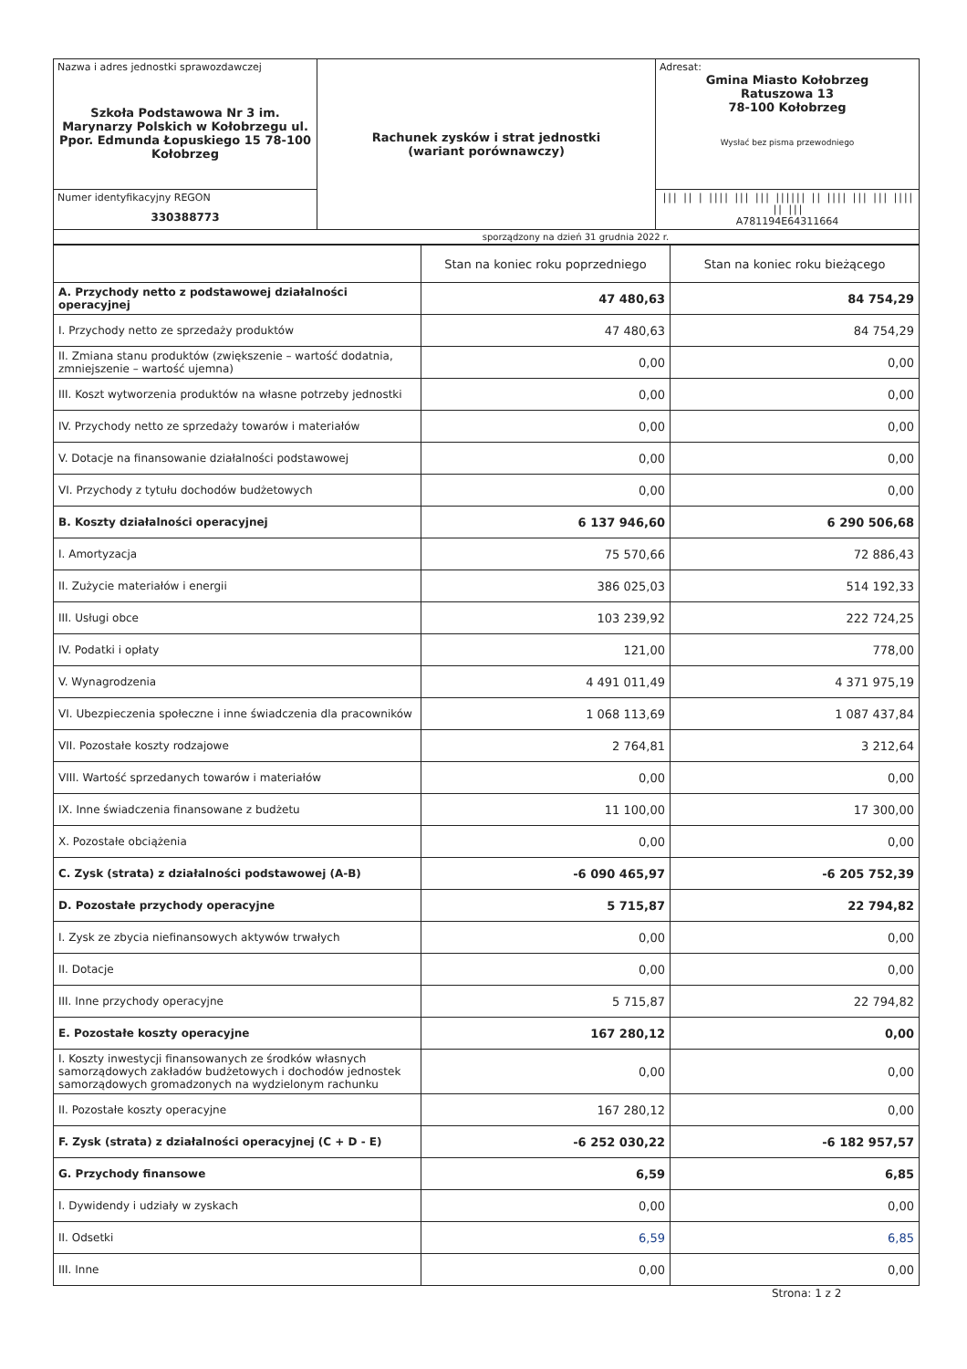| Nazwa i adres jednostki sprawozdawczej Szkoła Podstawowa Nr 3 im. Marynarzy Polskich w Kołobrzegu ul. Ppor. Edmunda Łopuskiego 15 78-100 Kołobrzeg | Rachunek zysków i strat jednostki (wariant porównawczy) | Adresat: Gmina Miasto Kołobrzeg Ratuszowa 13 78-100 Kołobrzeg Wysłać bez pisma przewodniego |
| Numer identyfikacyjny REGON 330388773 | | /// // / //// /// /// ////// // //// /// /// //// // /// A781194E64311664 |
| sporządzony na dzień 31 grudnia 2022 r. | | |
| | Stan na koniec roku poprzedniego | Stan na koniec roku bieżącego |
| --- | --- | --- |
| A. Przychody netto z podstawowej działalności operacyjnej | 47 480,63 | 84 754,29 |
| I. Przychody netto ze sprzedaży produktów | 47 480,63 | 84 754,29 |
| II. Zmiana stanu produktów (zwiększenie – wartość dodatnia, zmniejszenie – wartość ujemna) | 0,00 | 0,00 |
| III. Koszt wytworzenia produktów na własne potrzeby jednostki | 0,00 | 0,00 |
| IV. Przychody netto ze sprzedaży towarów i materiałów | 0,00 | 0,00 |
| V. Dotacje na finansowanie działalności podstawowej | 0,00 | 0,00 |
| VI. Przychody z tytułu dochodów budżetowych | 0,00 | 0,00 |
| B. Koszty działalności operacyjnej | 6 137 946,60 | 6 290 506,68 |
| I. Amortyzacja | 75 570,66 | 72 886,43 |
| II. Zużycie materiałów i energii | 386 025,03 | 514 192,33 |
| III. Usługi obce | 103 239,92 | 222 724,25 |
| IV. Podatki i opłaty | 121,00 | 778,00 |
| V. Wynagrodzenia | 4 491 011,49 | 4 371 975,19 |
| VI. Ubezpieczenia społeczne i inne świadczenia dla pracowników | 1 068 113,69 | 1 087 437,84 |
| VII. Pozostałe koszty rodzajowe | 2 764,81 | 3 212,64 |
| VIII. Wartość sprzedanych towarów i materiałów | 0,00 | 0,00 |
| IX. Inne świadczenia finansowane z budżetu | 11 100,00 | 17 300,00 |
| X. Pozostałe obciążenia | 0,00 | 0,00 |
| C. Zysk (strata) z działalności podstawowej (A-B) | -6 090 465,97 | -6 205 752,39 |
| D. Pozostałe przychody operacyjne | 5 715,87 | 22 794,82 |
| I. Zysk ze zbycia niefinansowych aktywów trwałych | 0,00 | 0,00 |
| II. Dotacje | 0,00 | 0,00 |
| III. Inne przychody operacyjne | 5 715,87 | 22 794,82 |
| E. Pozostałe koszty operacyjne | 167 280,12 | 0,00 |
| I. Koszty inwestycji finansowanych ze środków własnych samorządowych zakładów budżetowych i dochodów jednostek samorządowych gromadzonych na wydzielonym rachunku | 0,00 | 0,00 |
| II. Pozostałe koszty operacyjne | 167 280,12 | 0,00 |
| F. Zysk (strata) z działalności operacyjnej (C + D - E) | -6 252 030,22 | -6 182 957,57 |
| G. Przychody finansowe | 6,59 | 6,85 |
| I. Dywidendy i udziały w zyskach | 0,00 | 0,00 |
| II. Odsetki | 6,59 | 6,85 |
| III. Inne | 0,00 | 0,00 |
Strona: 1 z 2